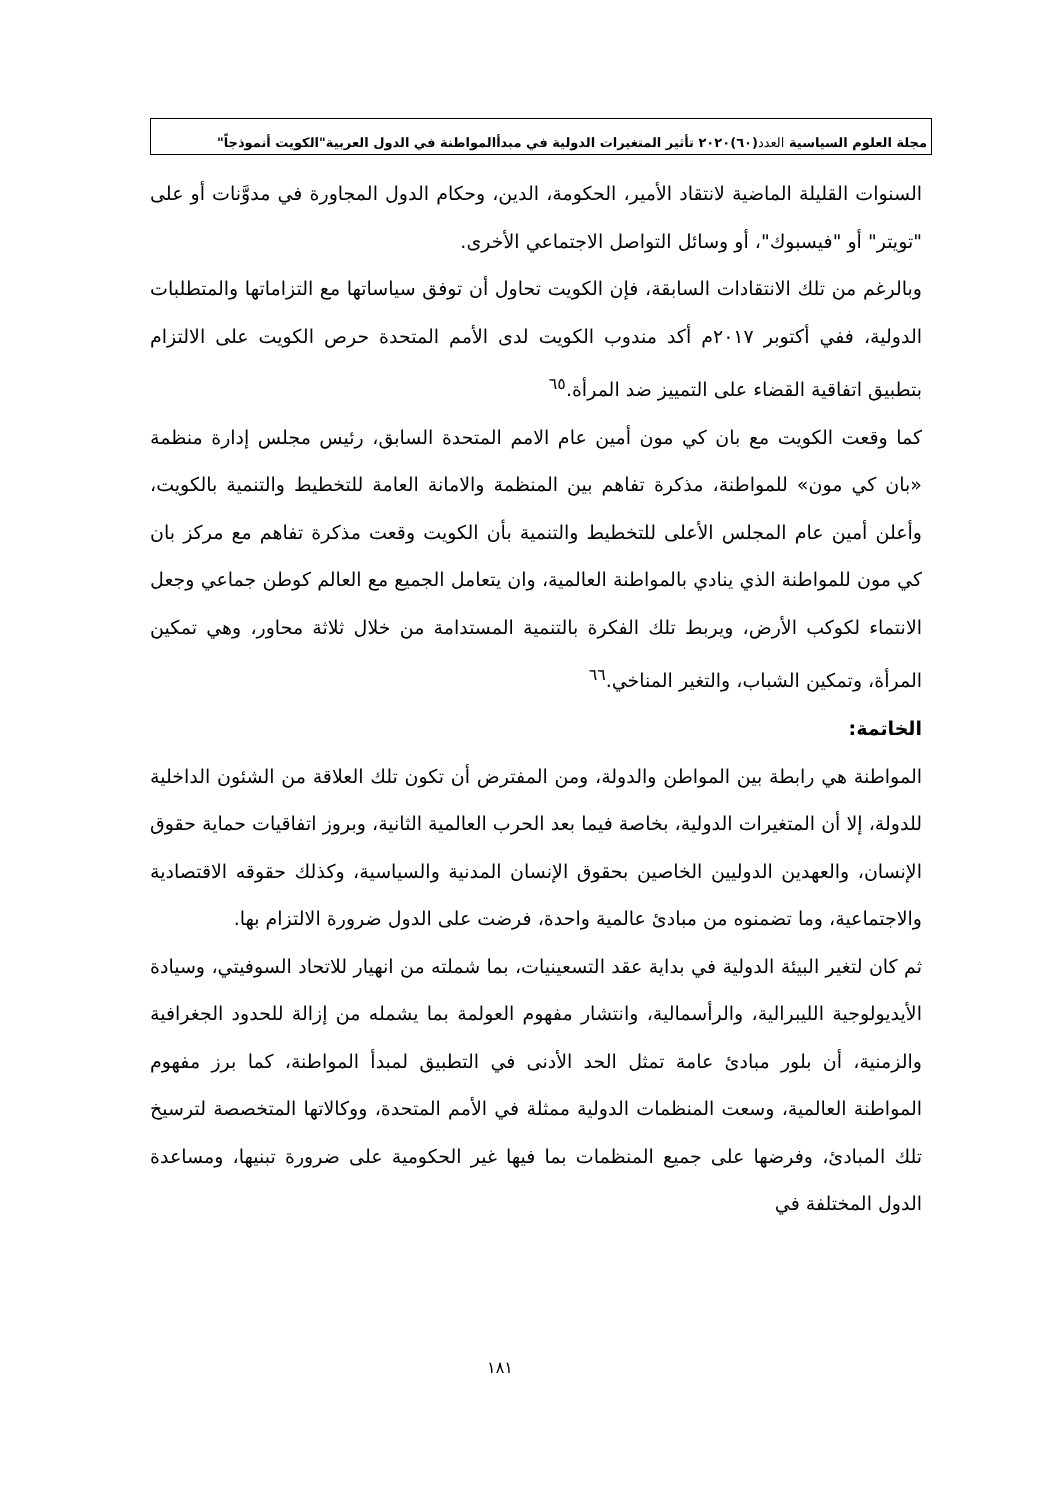مجلة العلوم السياسية العدد(٦٠)٢٠٢٠ تأثير المتغيرات الدولية في مبدأالمواطنة في الدول العربية"الكويت أنموذجاً"
السنوات القليلة الماضية لانتقاد الأمير، الحكومة، الدين، وحكام الدول المجاورة في مدوَّنات أو على "تويتر" أو "فيسبوك"، أو وسائل التواصل الاجتماعي الأخرى.
وبالرغم من تلك الانتقادات السابقة، فإن الكويت تحاول أن توفق سياساتها مع التزاماتها والمتطلبات الدولية، ففي أكتوبر ٢٠١٧م أكد مندوب الكويت لدى الأمم المتحدة حرص الكويت على الالتزام بتطبيق اتفاقية القضاء على التمييز ضد المرأة.<sup>٦٥</sup>
كما وقعت الكويت مع بان كي مون أمين عام الامم المتحدة السابق، رئيس مجلس إدارة منظمة «بان كي مون» للمواطنة، مذكرة تفاهم بين المنظمة والامانة العامة للتخطيط والتنمية بالكويت، وأعلن أمين عام المجلس الأعلى للتخطيط والتنمية بأن الكويت وقعت مذكرة تفاهم مع مركز بان كي مون للمواطنة الذي ينادي بالمواطنة العالمية، وان يتعامل الجميع مع العالم كوطن جماعي وجعل الانتماء لكوكب الأرض، ويربط تلك الفكرة بالتنمية المستدامة من خلال ثلاثة محاور، وهي تمكين المرأة، وتمكين الشباب، والتغير المناخي.<sup>٦٦</sup>
الخاتمة:
المواطنة هي رابطة بين المواطن والدولة، ومن المفترض أن تكون تلك العلاقة من الشئون الداخلية للدولة، إلا أن المتغيرات الدولية، بخاصة فيما بعد الحرب العالمية الثانية، وبروز اتفاقيات حماية حقوق الإنسان، والعهدين الدوليين الخاصين بحقوق الإنسان المدنية والسياسية، وكذلك حقوقه الاقتصادية والاجتماعية، وما تضمنوه من مبادئ عالمية واحدة، فرضت على الدول ضرورة الالتزام بها.
ثم كان لتغير البيئة الدولية في بداية عقد التسعينيات، بما شملته من انهيار للاتحاد السوفيتي، وسيادة الأيديولوجية الليبرالية، والرأسمالية، وانتشار مفهوم العولمة بما يشمله من إزالة للحدود الجغرافية والزمنية، أن بلور مبادئ عامة تمثل الحد الأدنى في التطبيق لمبدأ المواطنة، كما برز مفهوم المواطنة العالمية، وسعت المنظمات الدولية ممثلة في الأمم المتحدة، ووكالاتها المتخصصة لترسيخ تلك المبادئ، وفرضها على جميع المنظمات بما فيها غير الحكومية على ضرورة تبنيها، ومساعدة الدول المختلفة في
١٨١